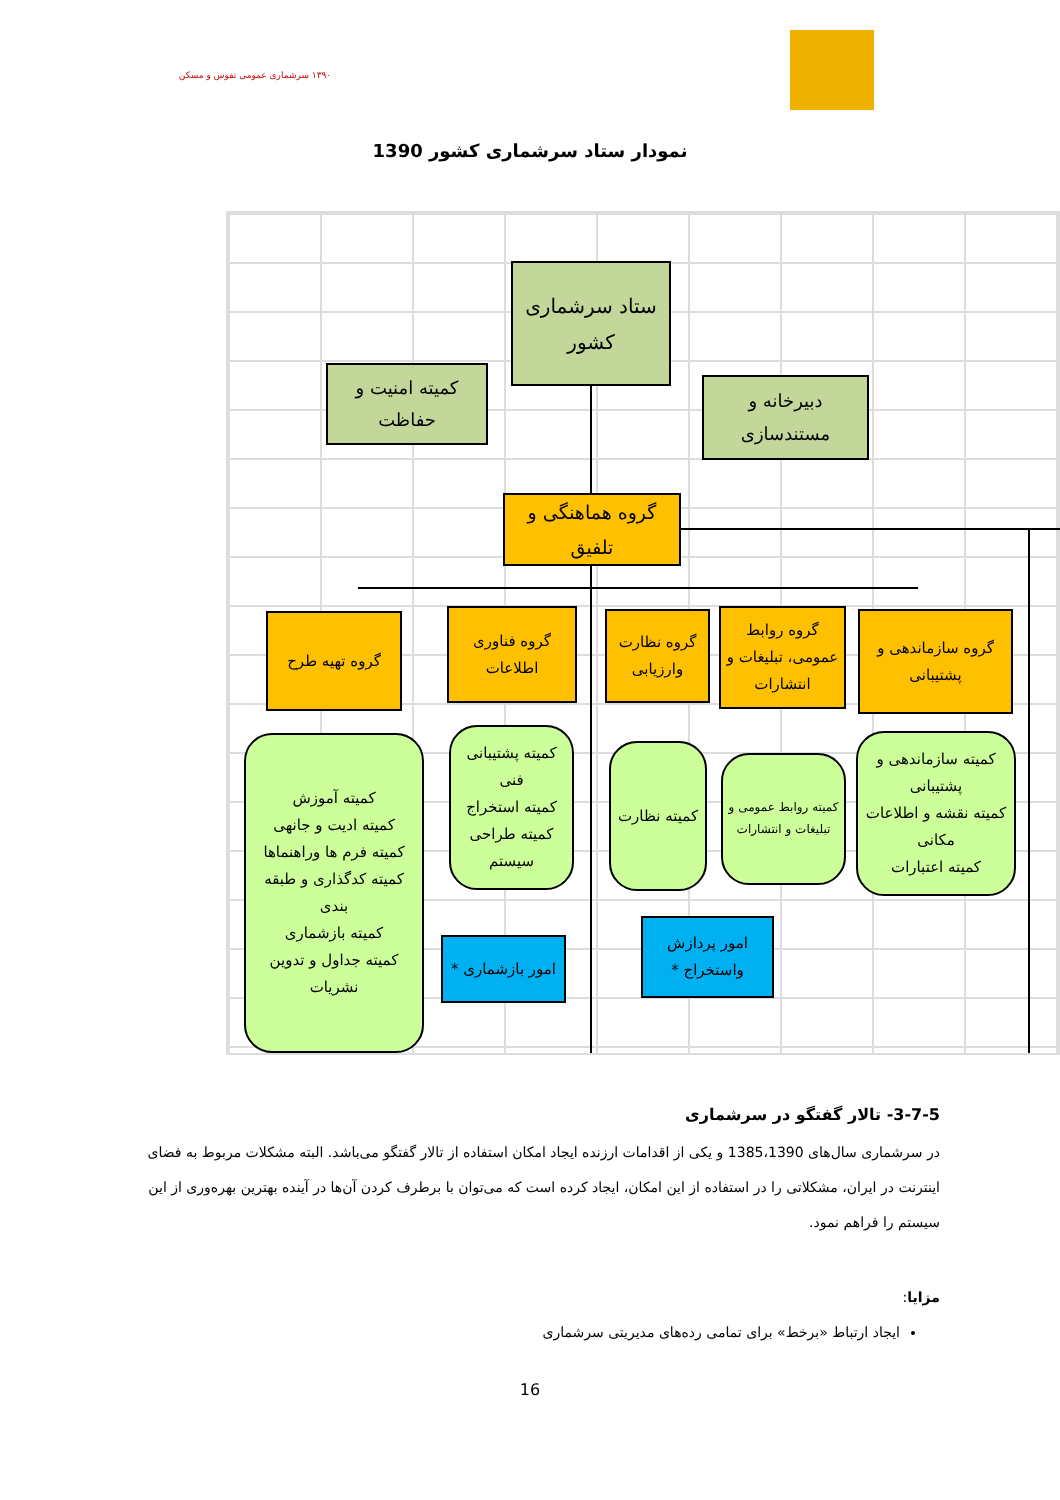۱۳۹۰ سرشماری عمومی نفوس و مسکن
نمودار ستاد سرشماری کشور 1390
ستاد سرشماری کشور
کمیته امنیت و حفاظت
دبیرخانه و مستندسازی
گروه هماهنگی و تلفیق
گروه تهیه طرح
گروه فناوری اطلاعات
گروه نظارت وارزیابی
گروه روابط عمومی، تبلیغات و انتشارات
گروه سازماندهی و پشتیبانی
کمیته آموزش
کمیته ادیت و جانهی
کمیته فرم ها وراهنماها
کمیته کدگذاری و طبقه بندی
کمیته بازشماری
کمیته جداول و تدوین نشریات
کمیته پشتیبانی فنی
کمیته استخراج
کمیته طراحی سیستم
کمیته نظارت
کمیته روابط عمومی و تبلیغات و انتشارات
کمیته سازماندهی و پشتیبانی
کمیته نقشه و اطلاعات مکانی
کمیته اعتبارات
امور بازشماری *
امور پردازش واستخراج *
3-7-5- تالار گفتگو در سرشماری
در سرشماری سال‌های 1385،1390 و یکی از اقدامات ارزنده ایجاد امکان استفاده از تالار گفتگو می‌باشد. البته مشکلات مربوط به فضای اینترنت در ایران، مشکلاتی را در استفاده از این امکان، ایجاد کرده است که می‌توان با برطرف کردن آن‌ها در آینده بهترین بهره‌وری از این سیستم را فراهم نمود.
مزایا:
ایجاد ارتباط «برخط» برای تمامی رده‌های مدیریتی سرشماری
16